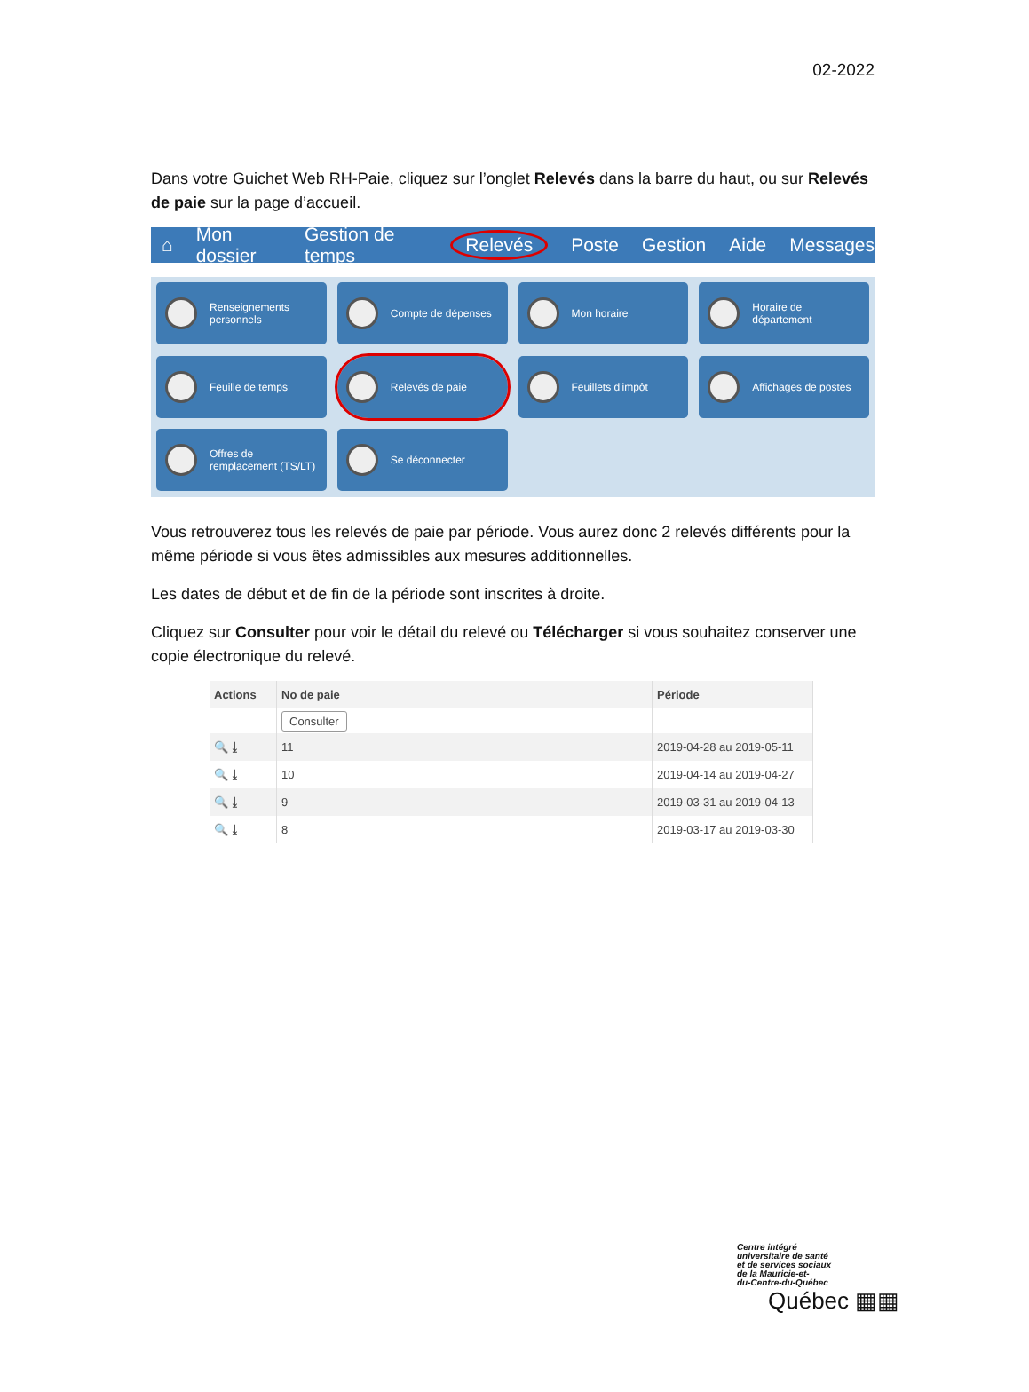02-2022
Dans votre Guichet Web RH-Paie, cliquez sur l’onglet Relevés dans la barre du haut, ou sur Relevés de paie sur la page d’accueil.
⌂ Mon dossier Gestion de temps Relevés Poste Gestion Aide Messages
Renseignements personnels
Compte de dépenses
Mon horaire
Horaire de département
Feuille de temps
Relevés de paie
Feuillets d'impôt
Affichages de postes
Offres de remplacement (TS/LT)
Se déconnecter
Vous retrouverez tous les relevés de paie par période. Vous aurez donc 2 relevés différents pour la même période si vous êtes admissibles aux mesures additionnelles.
Les dates de début et de fin de la période sont inscrites à droite.
Cliquez sur Consulter pour voir le détail du relevé ou Télécharger si vous souhaitez conserver une copie électronique du relevé.
| Actions | No de paie | Période |
| --- | --- | --- |
| | Consulter | |
| 🔍 ⤓ | 11 | 2019-04-28 au 2019-05-11 |
| 🔍 ⤓ | 10 | 2019-04-14 au 2019-04-27 |
| 🔍 ⤓ | 9 | 2019-03-31 au 2019-04-13 |
| 🔍 ⤓ | 8 | 2019-03-17 au 2019-03-30 |
Centre intégré
universitaire de santé
et de services sociaux
de la Mauricie-et-
du-Centre-du-Québec
Québec ▦▦